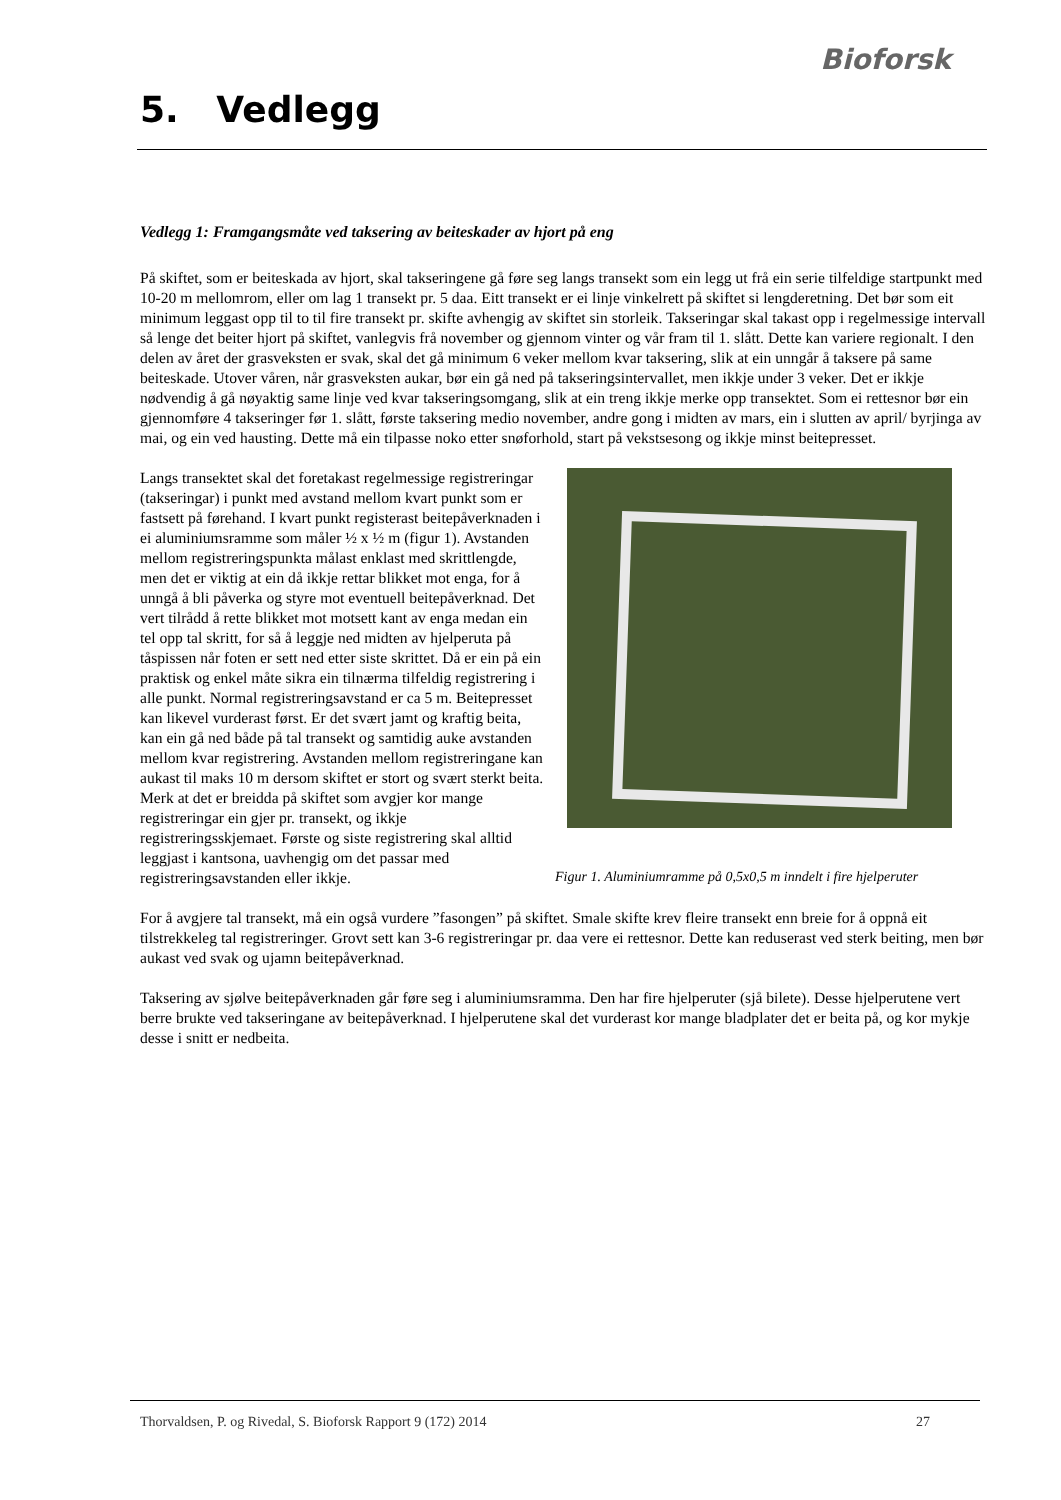Bioforsk
5. Vedlegg
Vedlegg 1: Framgangsmåte ved taksering av beiteskader av hjort på eng
På skiftet, som er beiteskada av hjort, skal takseringene gå føre seg langs transekt som ein legg ut frå ein serie tilfeldige startpunkt med 10-20 m mellomrom, eller om lag 1 transekt pr. 5 daa. Eitt transekt er ei linje vinkelrett på skiftet si lengderetning. Det bør som eit minimum leggast opp til to til fire transekt pr. skifte avhengig av skiftet sin storleik. Takseringar skal takast opp i regelmessige intervall så lenge det beiter hjort på skiftet, vanlegvis frå november og gjennom vinter og vår fram til 1. slått. Dette kan variere regionalt. I den delen av året der grasveksten er svak, skal det gå minimum 6 veker mellom kvar taksering, slik at ein unngår å taksere på same beiteskade. Utover våren, når grasveksten aukar, bør ein gå ned på takseringsintervallet, men ikkje under 3 veker. Det er ikkje nødvendig å gå nøyaktig same linje ved kvar takseringsomgang, slik at ein treng ikkje merke opp transektet. Som ei rettesnor bør ein gjennomføre 4 takseringer før 1. slått, første taksering medio november, andre gong i midten av mars, ein i slutten av april/ byrjinga av mai, og ein ved hausting. Dette må ein tilpasse noko etter snøforhold, start på vekstsesong og ikkje minst beitepresset.
Figur 1. Aluminiumramme på 0,5x0,5 m inndelt i fire hjelperuter
Langs transektet skal det foretakast regelmessige registreringar (takseringar) i punkt med avstand mellom kvart punkt som er fastsett på førehand. I kvart punkt registerast beitepåverknaden i ei aluminiumsramme som måler ½ x ½ m (figur 1). Avstanden mellom registreringspunkta målast enklast med skrittlengde, men det er viktig at ein då ikkje rettar blikket mot enga, for å unngå å bli påverka og styre mot eventuell beitepåverknad. Det vert tilrådd å rette blikket mot motsett kant av enga medan ein tel opp tal skritt, for så å leggje ned midten av hjelperuta på tåspissen når foten er sett ned etter siste skrittet. Då er ein på ein praktisk og enkel måte sikra ein tilnærma tilfeldig registrering i alle punkt. Normal registreringsavstand er ca 5 m. Beitepresset kan likevel vurderast først. Er det svært jamt og kraftig beita, kan ein gå ned både på tal transekt og samtidig auke avstanden mellom kvar registrering. Avstanden mellom registreringane kan aukast til maks 10 m dersom skiftet er stort og svært sterkt beita. Merk at det er breidda på skiftet som avgjer kor mange registreringar ein gjer pr. transekt, og ikkje registreringsskjemaet. Første og siste registrering skal alltid leggjast i kantsona, uavhengig om det passar med registreringsavstanden eller ikkje.
For å avgjere tal transekt, må ein også vurdere ”fasongen” på skiftet. Smale skifte krev fleire transekt enn breie for å oppnå eit tilstrekkeleg tal registreringer. Grovt sett kan 3-6 registreringar pr. daa vere ei rettesnor. Dette kan reduserast ved sterk beiting, men bør aukast ved svak og ujamn beitepåverknad.
Taksering av sjølve beitepåverknaden går føre seg i aluminiumsramma. Den har fire hjelperuter (sjå bilete). Desse hjelperutene vert berre brukte ved takseringane av beitepåverknad. I hjelperutene skal det vurderast kor mange bladplater det er beita på, og kor mykje desse i snitt er nedbeita.
Thorvaldsen, P. og Rivedal, S. Bioforsk Rapport 9 (172) 2014 27